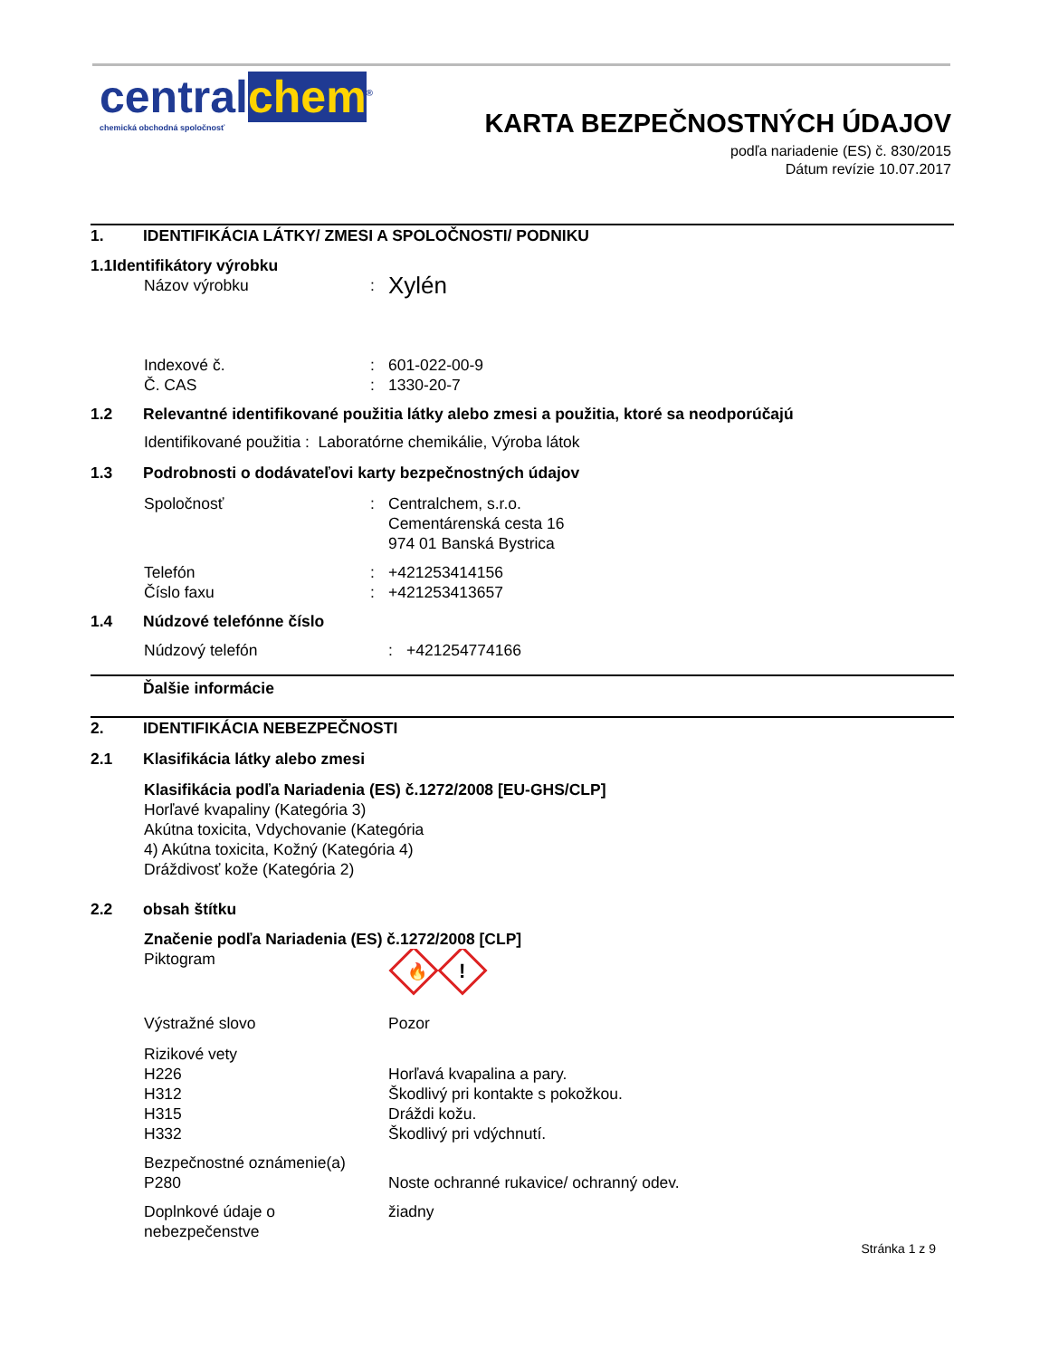central chem<sup>®</sup>
chemická obchodná spoločnosť
KARTA BEZPEČNOSTNÝCH ÚDAJOV
podľa nariadenie (ES) č. 830/2015
Dátum revízie 10.07.2017
1. IDENTIFIKÁCIA LÁTKY/ ZMESI A SPOLOČNOSTI/ PODNIKU
1.1Identifikátory výrobku
Názov výrobku: Xylén
Indexové č.: 601-022-00-9
Č. CAS: 1330-20-7
1.2 Relevantné identifikované použitia látky alebo zmesi a použitia, ktoré sa neodporúčajú
Identifikované použitia : Laboratórne chemikálie, Výroba látok
1.3 Podrobnosti o dodávateľovi karty bezpečnostných údajov
Spoločnosť: Centralchem, s.r.o.
Cementárenská cesta 16
974 01 Banská Bystrica
Telefón: +421253414156
Číslo faxu: +421253413657
1.4 Núdzové telefónne číslo
Núdzový telefón: +421254774166
Ďalšie informácie
2. IDENTIFIKÁCIA NEBEZPEČNOSTI
2.1 Klasifikácia látky alebo zmesi
Klasifikácia podľa Nariadenia (ES) č.1272/2008 [EU-GHS/CLP]
Horľavé kvapaliny (Kategória 3)
Akútna toxicita, Vdychovanie (Kategória
4) Akútna toxicita, Kožný (Kategória 4)
Dráždivosť kože (Kategória 2)
2.2 obsah štítku
Značenie podľa Nariadenia (ES) č.1272/2008 [CLP]
Piktogram
🔥
!
Výstražné slovo Pozor
Rizikové vety
H226
H312
H315
H332
Horľavá kvapalina a pary.
Škodlivý pri kontakte s pokožkou.
Dráždi kožu.
Škodlivý pri vdýchnutí.
Bezpečnostné oznámenie(a)
P280
Noste ochranné rukavice/ ochranný odev.
Doplnkové údaje o
nebezpečenstve žiadny
Stránka 1 z 9